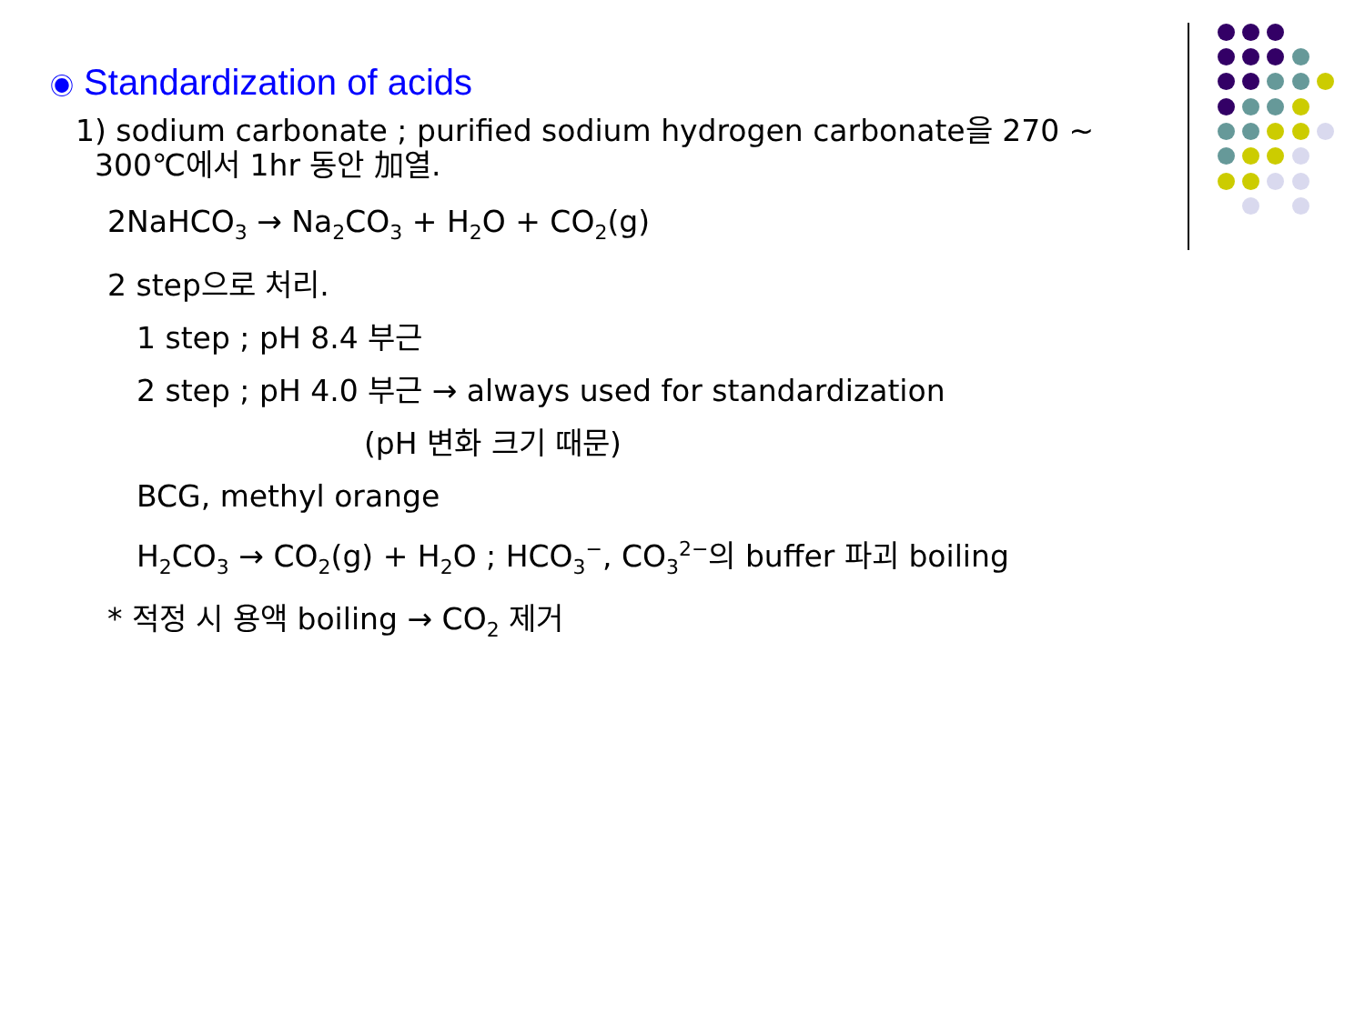◉ Standardization of acids
1) sodium carbonate ; purified sodium hydrogen carbonate을 270 ~
300℃에서 1hr 동안 加열.
2NaHCO<sub>3</sub> → Na<sub>2</sub>CO<sub>3</sub> + H<sub>2</sub>O + CO<sub>2</sub>(g)
2 step으로 처리.
1 step ; pH 8.4 부근
2 step ; pH 4.0 부근 → always used for standardization
(pH 변화 크기 때문)
BCG, methyl orange
H<sub>2</sub>CO<sub>3</sub> → CO<sub>2</sub>(g) + H<sub>2</sub>O ; HCO<sub>3</sub><sup>−</sup>, CO<sub>3</sub><sup>2−</sup>의 buffer 파괴 boiling
* 적정 시 용액 boiling → CO<sub>2</sub> 제거